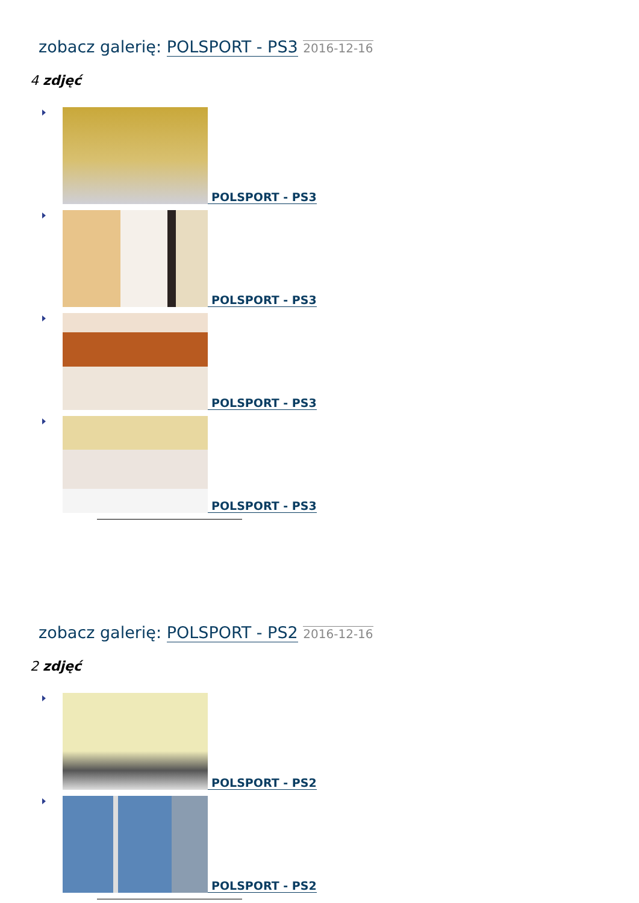zobacz galerię: POLSPORT - PS3 2016-12-16
4 zdjęć
POLSPORT - PS3
POLSPORT - PS3
POLSPORT - PS3
POLSPORT - PS3
zobacz galerię: POLSPORT - PS2 2016-12-16
2 zdjęć
POLSPORT - PS2
POLSPORT - PS2